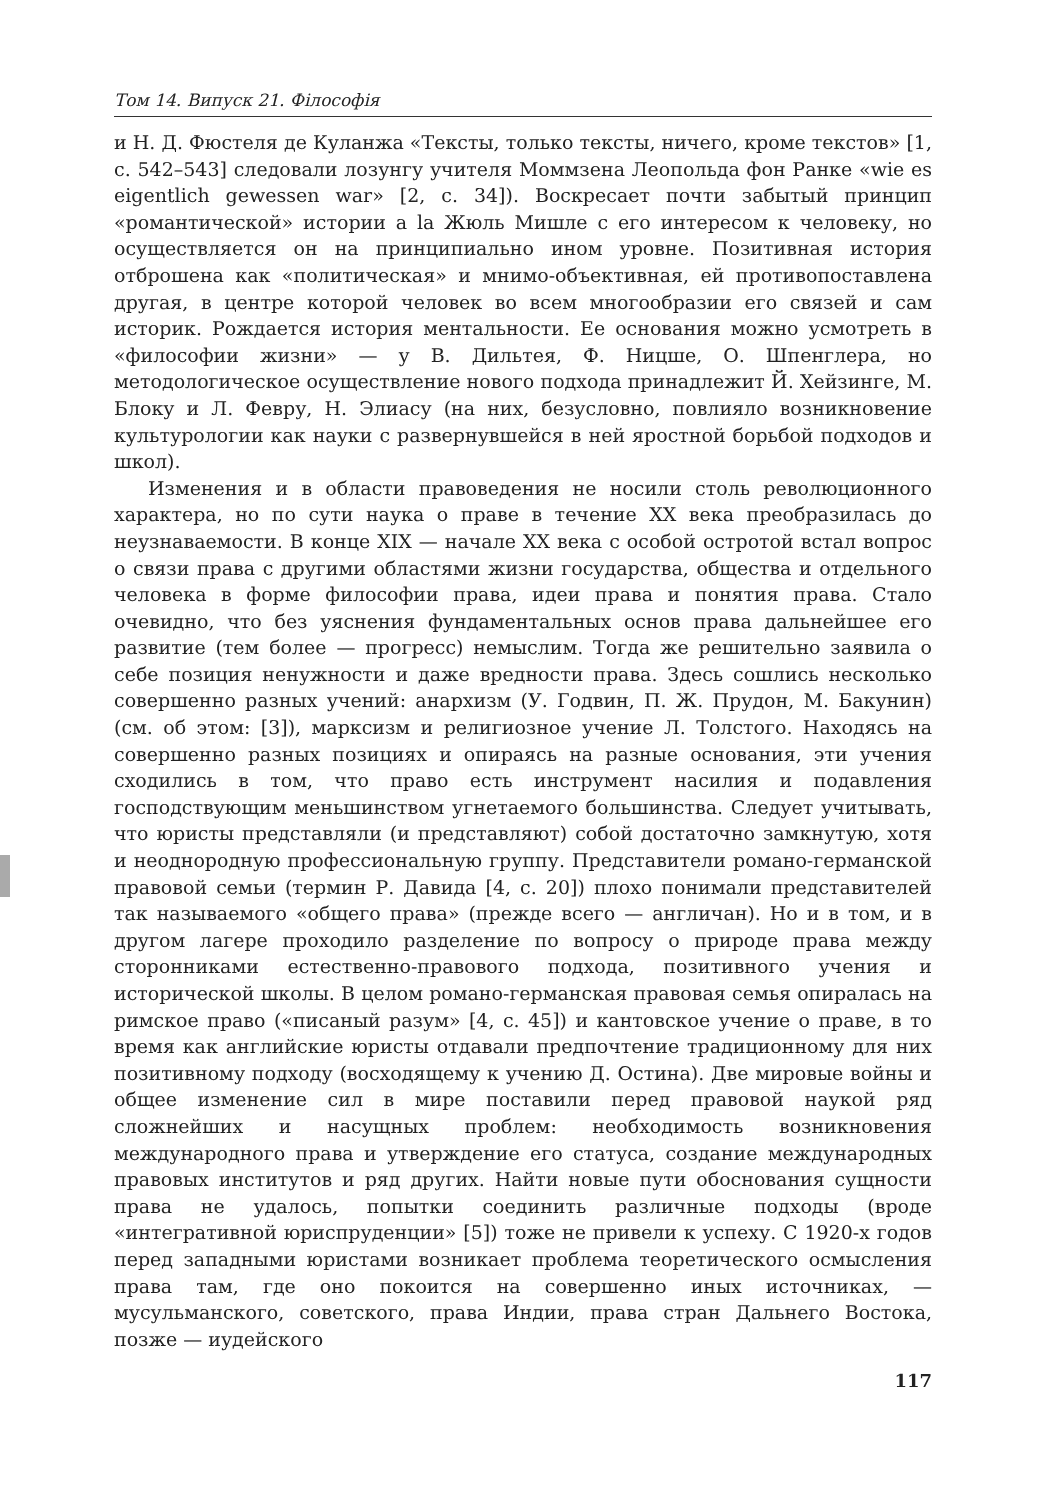Том 14. Випуск 21. Філософія
и Н. Д. Фюстеля де Куланжа «Тексты, только тексты, ничего, кроме текстов» [1, с. 542–543] следовали лозунгу учителя Моммзена Леопольда фон Ранке «wie es eigentlich gewessen war» [2, с. 34]). Воскресает почти забытый принцип «романтической» истории a la Жюль Мишле с его интересом к человеку, но осуществляется он на принципиально ином уровне. Позитивная история отброшена как «политическая» и мнимо-объективная, ей противопоставлена другая, в центре которой человек во всем многообразии его связей и сам историк. Рождается история ментальности. Ее основания можно усмотреть в «философии жизни» — у В. Дильтея, Ф. Ницше, О. Шпенглера, но методологическое осуществление нового подхода принадлежит Й. Хейзинге, М. Блоку и Л. Февру, Н. Элиасу (на них, безусловно, повлияло возникновение культурологии как науки с развернувшейся в ней яростной борьбой подходов и школ).
Изменения и в области правоведения не носили столь революционного характера, но по сути наука о праве в течение XX века преобразилась до неузнаваемости. В конце XIX — начале XX века с особой остротой встал вопрос о связи права с другими областями жизни государства, общества и отдельного человека в форме философии права, идеи права и понятия права. Стало очевидно, что без уяснения фундаментальных основ права дальнейшее его развитие (тем более — прогресс) немыслим. Тогда же решительно заявила о себе позиция ненужности и даже вредности права. Здесь сошлись несколько совершенно разных учений: анархизм (У. Годвин, П. Ж. Прудон, М. Бакунин) (см. об этом: [3]), марксизм и религиозное учение Л. Толстого. Находясь на совершенно разных позициях и опираясь на разные основания, эти учения сходились в том, что право есть инструмент насилия и подавления господствующим меньшинством угнетаемого большинства. Следует учитывать, что юристы представляли (и представляют) собой достаточно замкнутую, хотя и неоднородную профессиональную группу. Представители романо-германской правовой семьи (термин Р. Давида [4, с. 20]) плохо понимали представителей так называемого «общего права» (прежде всего — англичан). Но и в том, и в другом лагере проходило разделение по вопросу о природе права между сторонниками естественно-правового подхода, позитивного учения и исторической школы. В целом романо-германская правовая семья опиралась на римское право («писаный разум» [4, с. 45]) и кантовское учение о праве, в то время как английские юристы отдавали предпочтение традиционному для них позитивному подходу (восходящему к учению Д. Остина). Две мировые войны и общее изменение сил в мире поставили перед правовой наукой ряд сложнейших и насущных проблем: необходимость возникновения международного права и утверждение его статуса, создание международных правовых институтов и ряд других. Найти новые пути обоснования сущности права не удалось, попытки соединить различные подходы (вроде «интегративной юриспруденции» [5]) тоже не привели к успеху. С 1920-х годов перед западными юристами возникает проблема теоретического осмысления права там, где оно покоится на совершенно иных источниках, — мусульманского, советского, права Индии, права стран Дальнего Востока, позже — иудейского
117